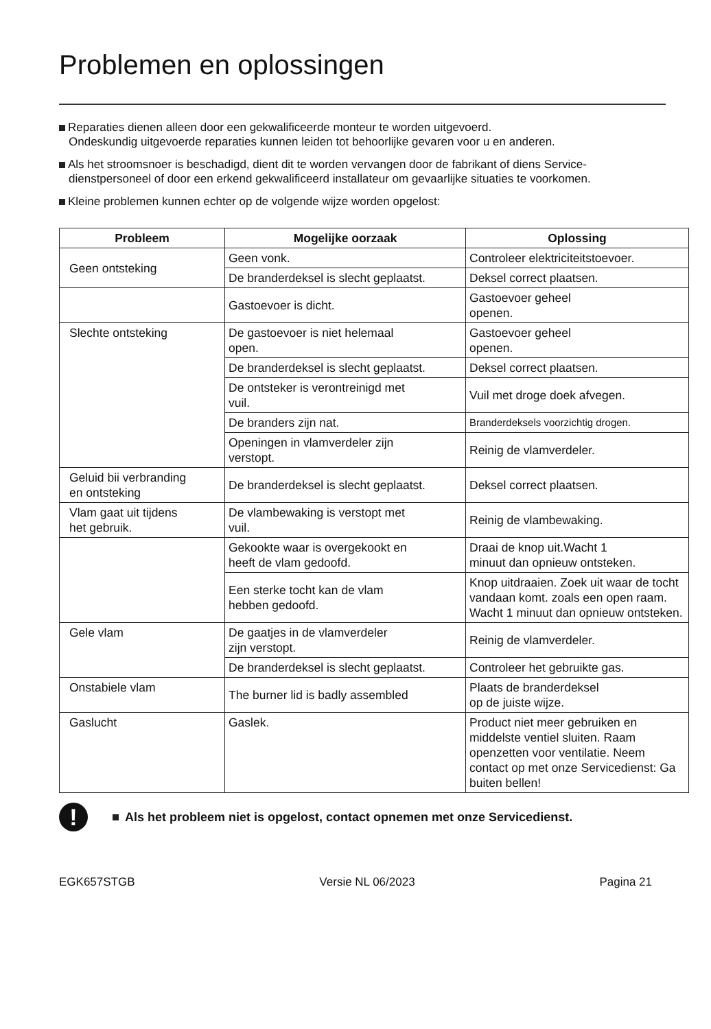Problemen en oplossingen
Reparaties dienen alleen door een gekwalificeerde monteur te worden uitgevoerd.
Ondeskundig uitgevoerde reparaties kunnen leiden tot behoorlijke gevaren voor u en anderen.
Als het stroomsnoer is beschadigd, dient dit te worden vervangen door de fabrikant of diens Service-
dienstpersoneel of door een erkend gekwalificeerd installateur om gevaarlijke situaties te voorkomen.
Kleine problemen kunnen echter op de volgende wijze worden opgelost:
| Probleem | Mogelijke oorzaak | Oplossing |
| --- | --- | --- |
| Geen ontsteking | Geen vonk. | Controleer elektriciteitstoevoer. |
| | De branderdeksel is slecht geplaatst. | Deksel correct plaatsen. |
| | Gastoevoer is dicht. | Gastoevoer geheel openen. |
| Slechte ontsteking | De gastoevoer is niet helemaal open. | Gastoevoer geheel openen. |
| | De branderdeksel is slecht geplaatst. | Deksel correct plaatsen. |
| | De ontsteker is verontreinigd met vuil. | Vuil met droge doek afvegen. |
| | De branders zijn nat. | Branderdeksels voorzichtig drogen. |
| | Openingen in vlamverdeler zijn verstopt. | Reinig de vlamverdeler. |
| Geluid bii verbranding en ontsteking | De branderdeksel is slecht geplaatst. | Deksel correct plaatsen. |
| Vlam gaat uit tijdens het gebruik. | De vlambewaking is verstopt met vuil. | Reinig de vlambewaking. |
| | Gekookte waar is overgekookt en heeft de vlam gedoofd. | Draai de knop uit.Wacht 1 minuut dan opnieuw ontsteken. |
| | Een sterke tocht kan de vlam hebben gedoofd. | Knop uitdraaien. Zoek uit waar de tocht vandaan komt. zoals een open raam. Wacht 1 minuut dan opnieuw ontsteken. |
| Gele vlam | De gaatjes in de vlamverdeler zijn verstopt. | Reinig de vlamverdeler. |
| | De branderdeksel is slecht geplaatst. | Controleer het gebruikte gas. |
| Onstabiele vlam | The burner lid is badly assembled | Plaats de branderdeksel op de juiste wijze. |
| Gaslucht | Gaslek. | Product niet meer gebruiken en middelste ventiel sluiten. Raam openzetten voor ventilatie. Neem contact op met onze Servicedienst: Ga buiten bellen! |
!
Als het probleem niet is opgelost, contact opnemen met onze Servicedienst.
EGK657STGB Versie NL 06/2023 Pagina 21